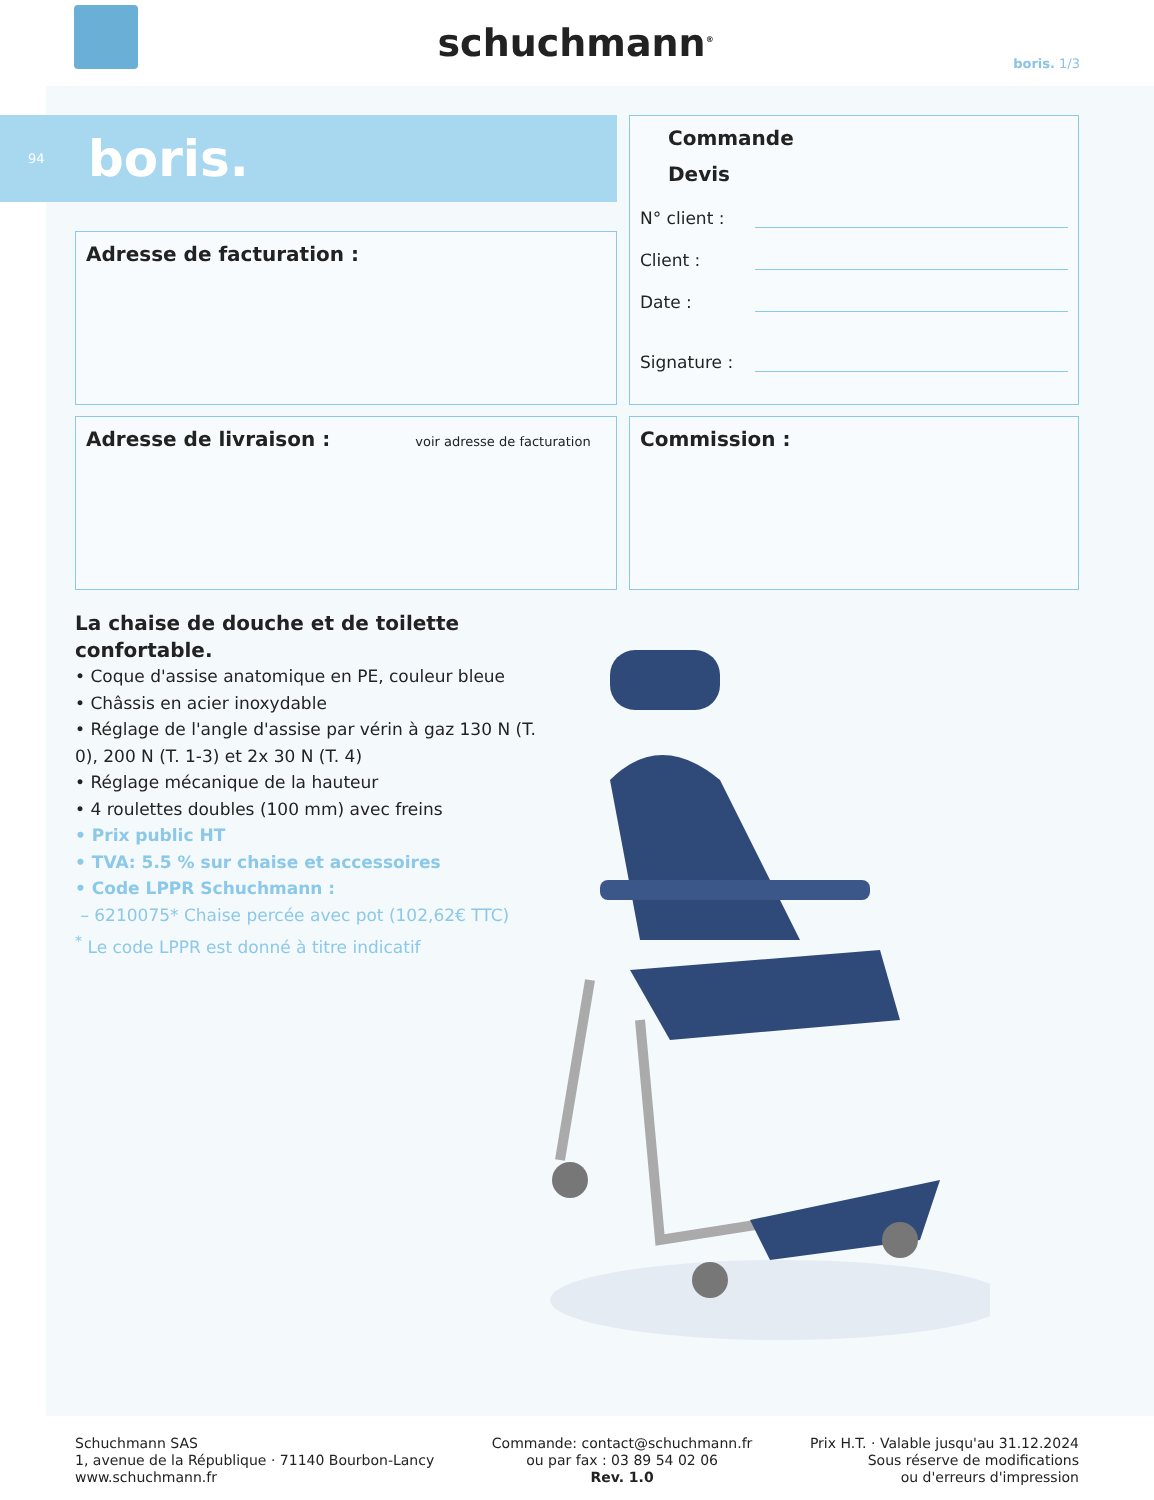schuchmann<sup>®</sup>
boris. 1/3
94 boris.
Adresse de facturation :
Commande
Devis
N° client :
Client :
Date :
Signature :
Adresse de livraison :
voir adresse de facturation
Commission :
La chaise de douche et de toilette confortable.
• Coque d'assise anatomique en PE, couleur bleue
• Châssis en acier inoxydable
• Réglage de l'angle d'assise par vérin à gaz 130 N (T. 0), 200 N (T. 1-3) et 2x 30 N (T. 4)
• Réglage mécanique de la hauteur
• 4 roulettes doubles (100 mm) avec freins
• Prix public HT
• TVA: 5.5 % sur chaise et accessoires
• Code LPPR Schuchmann :
– 6210075* Chaise percée avec pot (102,62€ TTC)
<sup>*</sup> Le code LPPR est donné à titre indicatif
Schuchmann SAS
1, avenue de la République · 71140 Bourbon-Lancy
www.schuchmann.fr
Commande: contact@schuchmann.fr
ou par fax : 03 89 54 02 06
Rev. 1.0
Prix H.T. · Valable jusqu'au 31.12.2024
Sous réserve de modifications
ou d'erreurs d'impression